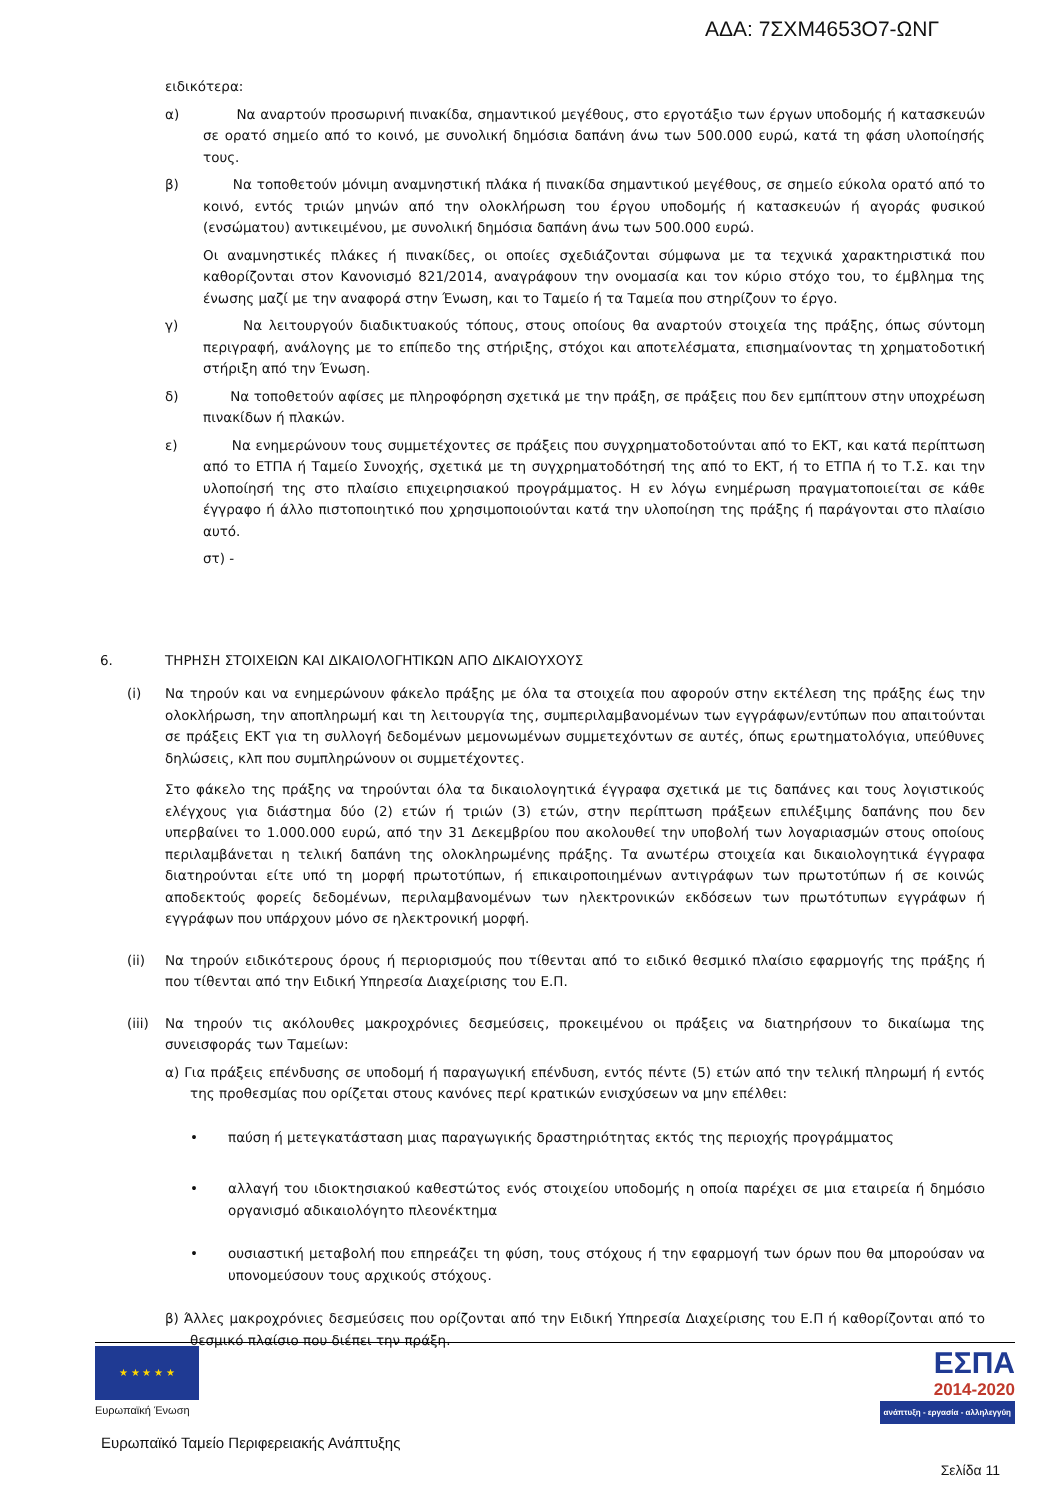ΑΔΑ: 7ΣΧΜ4653Ο7-ΩΝΓ
ειδικότερα:
α) Να αναρτούν προσωρινή πινακίδα, σημαντικού μεγέθους, στο εργοτάξιο των έργων υποδομής ή κατασκευών σε ορατό σημείο από το κοινό, με συνολική δημόσια δαπάνη άνω των 500.000 ευρώ, κατά τη φάση υλοποίησής τους.
β) Να τοποθετούν μόνιμη αναμνηστική πλάκα ή πινακίδα σημαντικού μεγέθους, σε σημείο εύκολα ορατό από το κοινό, εντός τριών μηνών από την ολοκλήρωση του έργου υποδομής ή κατασκευών ή αγοράς φυσικού (ενσώματου) αντικειμένου, με συνολική δημόσια δαπάνη άνω των 500.000 ευρώ.
Οι αναμνηστικές πλάκες ή πινακίδες, οι οποίες σχεδιάζονται σύμφωνα με τα τεχνικά χαρακτηριστικά που καθορίζονται στον Κανονισμό 821/2014, αναγράφουν την ονομασία και τον κύριο στόχο του, το έμβλημα της ένωσης μαζί με την αναφορά στην Ένωση, και το Ταμείο ή τα Ταμεία που στηρίζουν το έργο.
γ) Να λειτουργούν διαδικτυακούς τόπους, στους οποίους θα αναρτούν στοιχεία της πράξης, όπως σύντομη περιγραφή, ανάλογης με το επίπεδο της στήριξης, στόχοι και αποτελέσματα, επισημαίνοντας τη χρηματοδοτική στήριξη από την Ένωση.
δ) Να τοποθετούν αφίσες με πληροφόρηση σχετικά με την πράξη, σε πράξεις που δεν εμπίπτουν στην υποχρέωση πινακίδων ή πλακών.
ε) Να ενημερώνουν τους συμμετέχοντες σε πράξεις που συγχρηματοδοτούνται από το ΕΚΤ, και κατά περίπτωση από το ΕΤΠΑ ή Ταμείο Συνοχής, σχετικά με τη συγχρηματοδότησή της από το ΕΚΤ, ή το ΕΤΠΑ ή το Τ.Σ. και την υλοποίησή της στο πλαίσιο επιχειρησιακού προγράμματος. Η εν λόγω ενημέρωση πραγματοποιείται σε κάθε έγγραφο ή άλλο πιστοποιητικό που χρησιμοποιούνται κατά την υλοποίηση της πράξης ή παράγονται στο πλαίσιο αυτό.
στ) -
6. ΤΗΡΗΣΗ ΣΤΟΙΧΕΙΩΝ ΚΑΙ ΔΙΚΑΙΟΛΟΓΗΤΙΚΩΝ ΑΠΟ ΔΙΚΑΙΟΥΧΟΥΣ
(i) Να τηρούν και να ενημερώνουν φάκελο πράξης με όλα τα στοιχεία που αφορούν στην εκτέλεση της πράξης έως την ολοκλήρωση, την αποπληρωμή και τη λειτουργία της, συμπεριλαμβανομένων των εγγράφων/εντύπων που απαιτούνται σε πράξεις ΕΚΤ για τη συλλογή δεδομένων μεμονωμένων συμμετεχόντων σε αυτές, όπως ερωτηματολόγια, υπεύθυνες δηλώσεις, κλπ που συμπληρώνουν οι συμμετέχοντες.
Στο φάκελο της πράξης να τηρούνται όλα τα δικαιολογητικά έγγραφα σχετικά με τις δαπάνες και τους λογιστικούς ελέγχους για διάστημα δύο (2) ετών ή τριών (3) ετών, στην περίπτωση πράξεων επιλέξιμης δαπάνης που δεν υπερβαίνει το 1.000.000 ευρώ, από την 31 Δεκεμβρίου που ακολουθεί την υποβολή των λογαριασμών στους οποίους περιλαμβάνεται η τελική δαπάνη της ολοκληρωμένης πράξης. Τα ανωτέρω στοιχεία και δικαιολογητικά έγγραφα διατηρούνται είτε υπό τη μορφή πρωτοτύπων, ή επικαιροποιημένων αντιγράφων των πρωτοτύπων ή σε κοινώς αποδεκτούς φορείς δεδομένων, περιλαμβανομένων των ηλεκτρονικών εκδόσεων των πρωτότυπων εγγράφων ή εγγράφων που υπάρχουν μόνο σε ηλεκτρονική μορφή.
(ii) Να τηρούν ειδικότερους όρους ή περιορισμούς που τίθενται από το ειδικό θεσμικό πλαίσιο εφαρμογής της πράξης ή που τίθενται από την Ειδική Υπηρεσία Διαχείρισης του Ε.Π.
(iii) Να τηρούν τις ακόλουθες μακροχρόνιες δεσμεύσεις, προκειμένου οι πράξεις να διατηρήσουν το δικαίωμα της συνεισφοράς των Ταμείων:
α) Για πράξεις επένδυσης σε υποδομή ή παραγωγική επένδυση, εντός πέντε (5) ετών από την τελική πληρωμή ή εντός της προθεσμίας που ορίζεται στους κανόνες περί κρατικών ενισχύσεων να μην επέλθει:
• παύση ή μετεγκατάσταση μιας παραγωγικής δραστηριότητας εκτός της περιοχής προγράμματος
• αλλαγή του ιδιοκτησιακού καθεστώτος ενός στοιχείου υποδομής η οποία παρέχει σε μια εταιρεία ή δημόσιο οργανισμό αδικαιολόγητο πλεονέκτημα
• ουσιαστική μεταβολή που επηρεάζει τη φύση, τους στόχους ή την εφαρμογή των όρων που θα μπορούσαν να υπονομεύσουν τους αρχικούς στόχους.
β) Άλλες μακροχρόνιες δεσμεύσεις που ορίζονται από την Ειδική Υπηρεσία Διαχείρισης του Ε.Π ή καθορίζονται από το θεσμικό πλαίσιο που διέπει την πράξη.
★ ★ ★ ★ ★
Ευρωπαϊκή Ένωση
ΕΣΠΑ
2014-2020
ανάπτυξη - εργασία - αλληλεγγύη
Ευρωπαϊκό Ταμείο Περιφερειακής Ανάπτυξης
Σελίδα 11